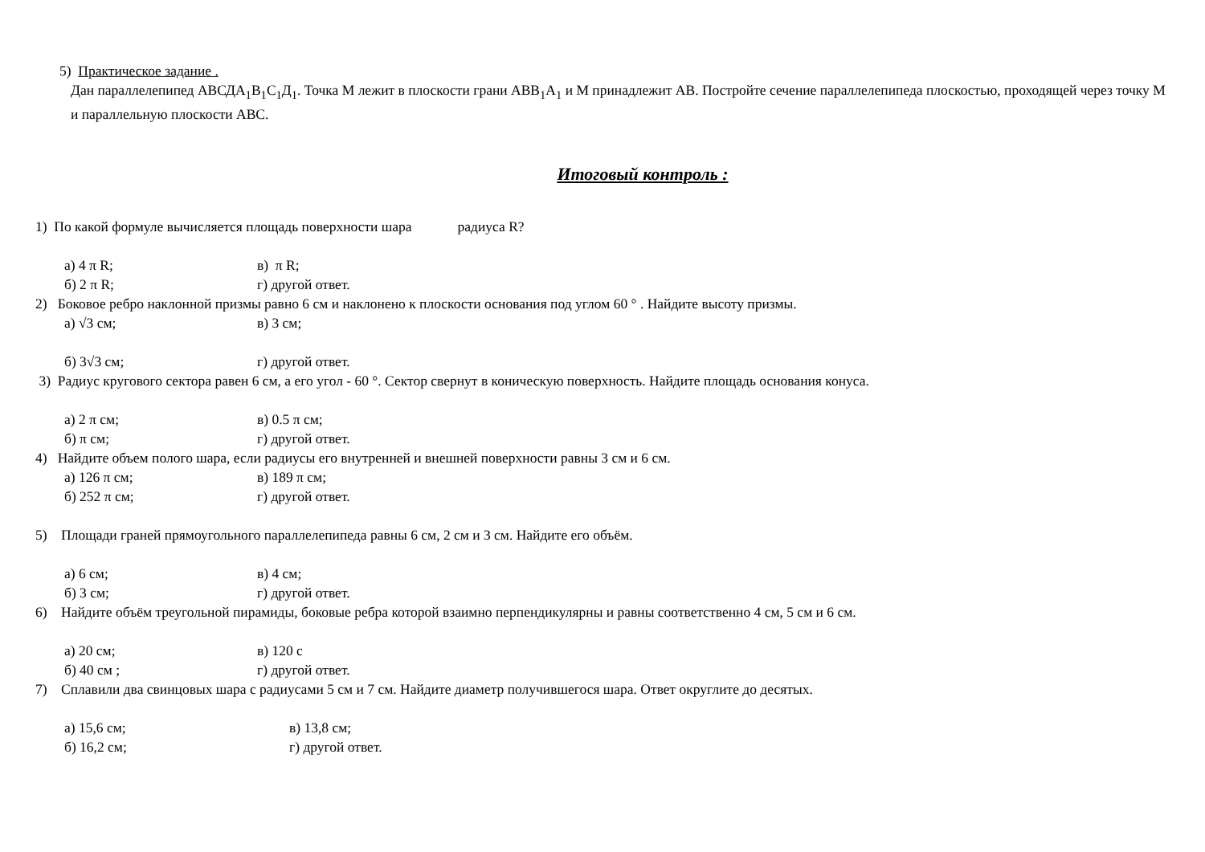5) Практическое задание .
Дан параллелепипед АВСДА<sub>1</sub>В<sub>1</sub>С<sub>1</sub>Д<sub>1</sub>. Точка М лежит в плоскости грани АВВ<sub>1</sub>А<sub>1</sub> и М принадлежит АВ. Постройте сечение параллелепипеда плоскостью, проходящей через точку М и параллельную плоскости АВС.
Итоговый контроль :
1) По какой формуле вычисляется площадь поверхности шара радиуса R?
а) 4 π R; в) π R;
б) 2 π R; г) другой ответ.
2) Боковое ребро наклонной призмы равно 6 см и наклонено к плоскости основания под углом 60 ° . Найдите высоту призмы.
а) √3 см; в) 3 см;
б) 3√3 см; г) другой ответ.
3) Радиус кругового сектора равен 6 см, а его угол - 60 °. Сектор свернут в коническую поверхность. Найдите площадь основания конуса.
а) 2 π см; в) 0.5 π см;
б) π см; г) другой ответ.
4) Найдите объем полого шара, если радиусы его внутренней и внешней поверхности равны 3 см и 6 см.
а) 126 π см; в) 189 π см;
б) 252 π см; г) другой ответ.
5) Площади граней прямоугольного параллелепипеда равны 6 см, 2 см и 3 см. Найдите его объём.
а) 6 см; в) 4 см;
б) 3 см; г) другой ответ.
6) Найдите объём треугольной пирамиды, боковые ребра которой взаимно перпендикулярны и равны соответственно 4 см, 5 см и 6 см.
а) 20 см; в) 120 с
б) 40 см ; г) другой ответ.
7) Сплавили два свинцовых шара с радиусами 5 см и 7 см. Найдите диаметр получившегося шара. Ответ округлите до десятых.
а) 15,6 см; в) 13,8 см;
б) 16,2 см; г) другой ответ.